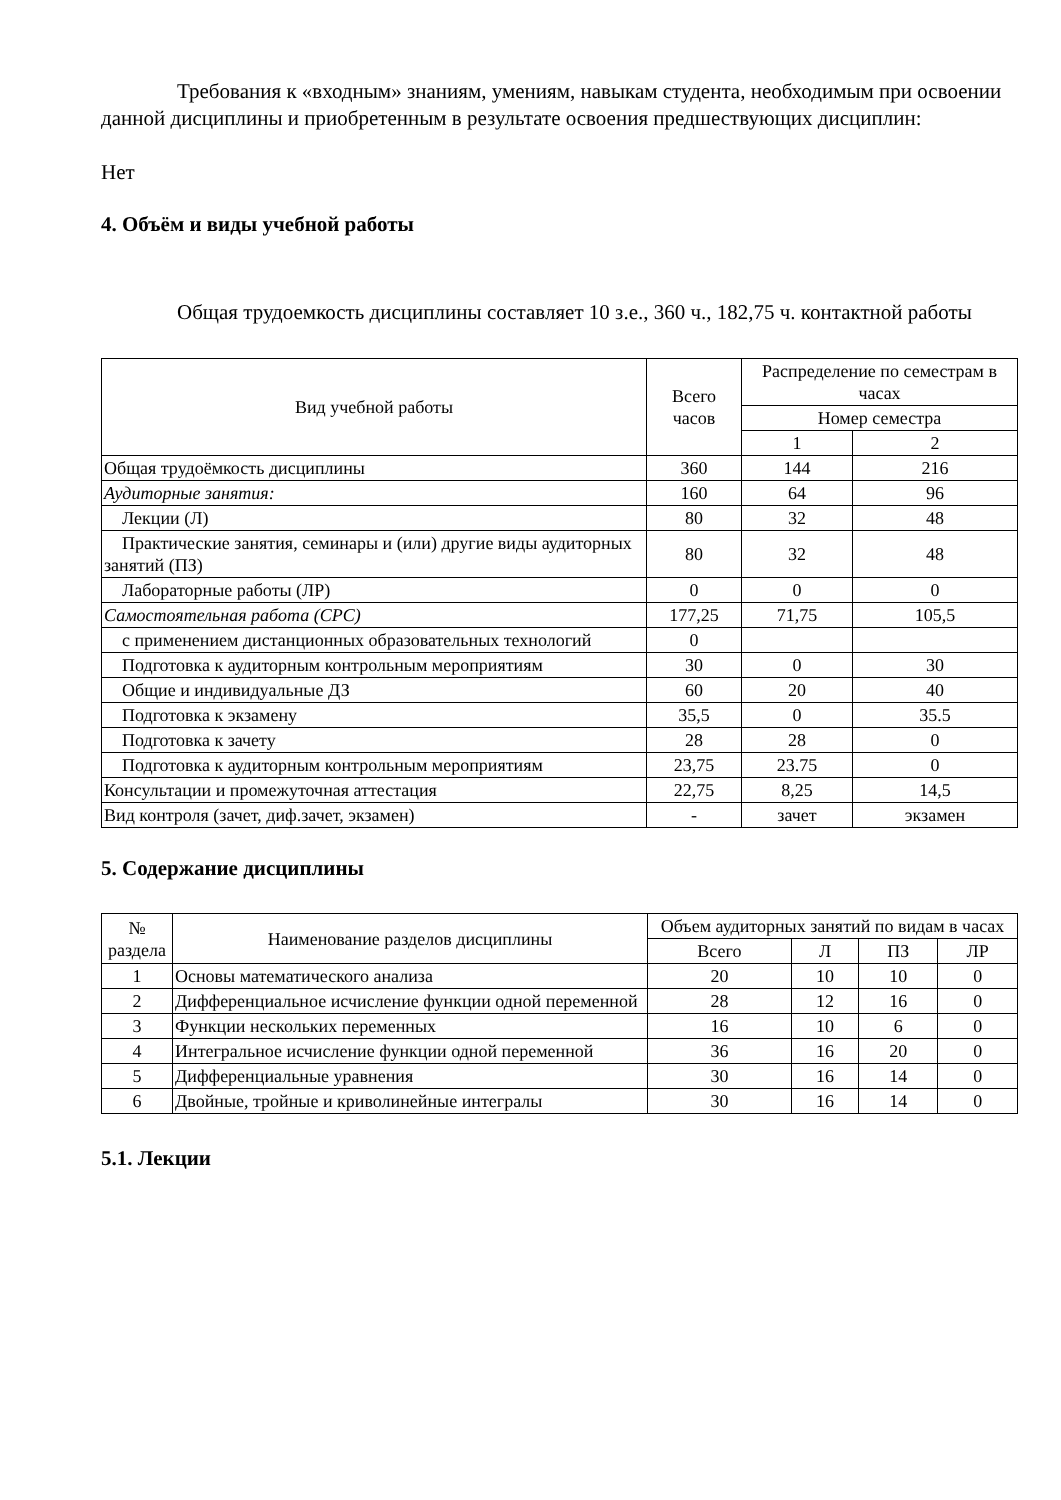Требования к «входным» знаниям, умениям, навыкам студента, необходимым при освоении данной дисциплины и приобретенным в результате освоения предшествующих дисциплин:
Нет
4. Объём и виды учебной работы
Общая трудоемкость дисциплины составляет 10 з.е., 360 ч., 182,75 ч. контактной работы
| Вид учебной работы | Всего часов | Распределение по семестрам в часах | |
| --- | --- | --- | --- |
| | | Номер семестра | |
| | | 1 | 2 |
| Общая трудоёмкость дисциплины | 360 | 144 | 216 |
| Аудиторные занятия: | 160 | 64 | 96 |
| Лекции (Л) | 80 | 32 | 48 |
| Практические занятия, семинары и (или) другие виды аудиторных занятий (ПЗ) | 80 | 32 | 48 |
| Лабораторные работы (ЛР) | 0 | 0 | 0 |
| Самостоятельная работа (СРС) | 177,25 | 71,75 | 105,5 |
| с применением дистанционных образовательных технологий | 0 | | |
| Подготовка к аудиторным контрольным мероприятиям | 30 | 0 | 30 |
| Общие и индивидуальные ДЗ | 60 | 20 | 40 |
| Подготовка к экзамену | 35,5 | 0 | 35.5 |
| Подготовка к зачету | 28 | 28 | 0 |
| Подготовка к аудиторным контрольным мероприятиям | 23,75 | 23.75 | 0 |
| Консультации и промежуточная аттестация | 22,75 | 8,25 | 14,5 |
| Вид контроля (зачет, диф.зачет, экзамен) | - | зачет | экзамен |
5. Содержание дисциплины
| № раздела | Наименование разделов дисциплины | Объем аудиторных занятий по видам в часах | | | |
| --- | --- | --- | --- | --- | --- |
| | | Всего | Л | ПЗ | ЛР |
| 1 | Основы математического анализа | 20 | 10 | 10 | 0 |
| 2 | Дифференциальное исчисление функции одной переменной | 28 | 12 | 16 | 0 |
| 3 | Функции нескольких переменных | 16 | 10 | 6 | 0 |
| 4 | Интегральное исчисление функции одной переменной | 36 | 16 | 20 | 0 |
| 5 | Дифференциальные уравнения | 30 | 16 | 14 | 0 |
| 6 | Двойные, тройные и криволинейные интегралы | 30 | 16 | 14 | 0 |
5.1. Лекции